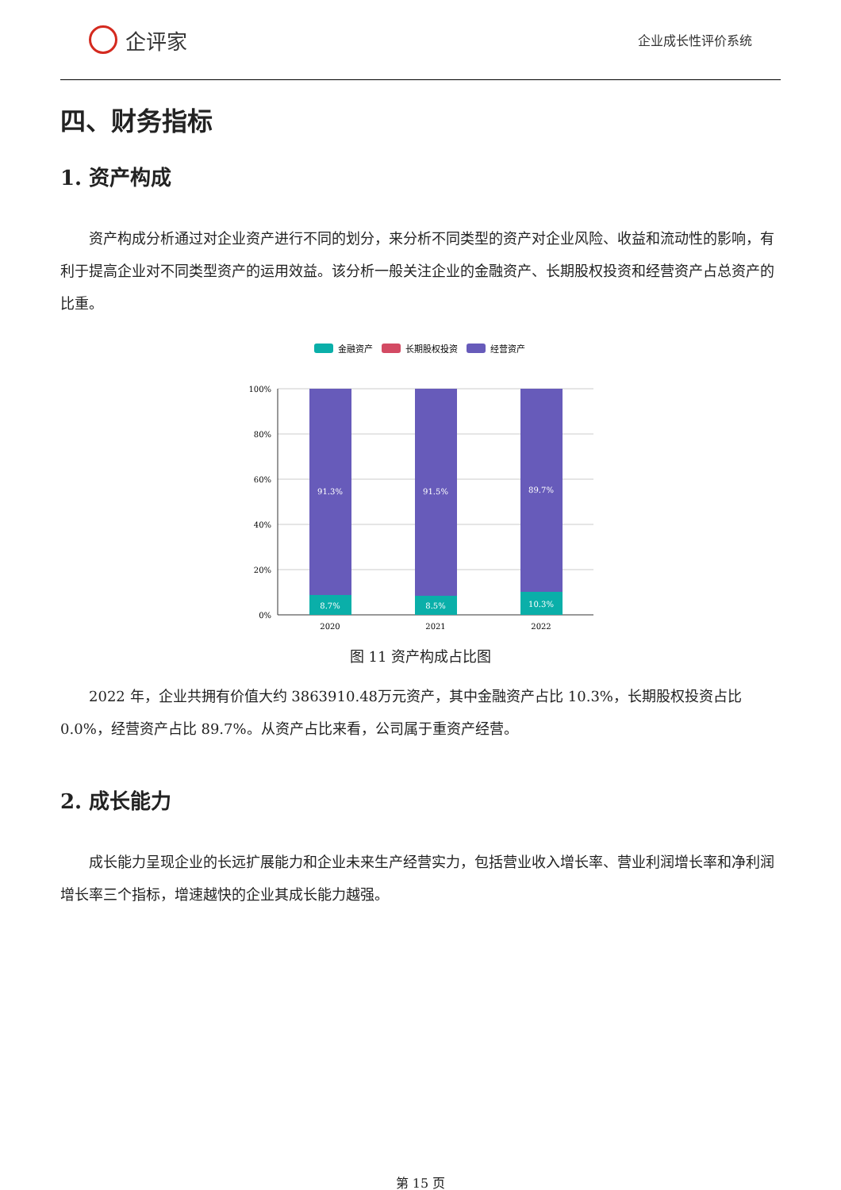企评家
企业成长性评价系统
四、财务指标
1. 资产构成
资产构成分析通过对企业资产进行不同的划分，来分析不同类型的资产对企业风险、收益和流动性的影响，有利于提高企业对不同类型资产的运用效益。该分析一般关注企业的金融资产、长期股权投资和经营资产占总资产的比重。
金融资产
长期股权投资
经营资产
100%
80%
60%
40%
20%
0%
91.3%
8.7%
91.5%
8.5%
89.7%
10.3%
2020
2021
2022
图 11 资产构成占比图
2022 年，企业共拥有价值大约 3863910.48万元资产，其中金融资产占比 10.3%，长期股权投资占比 0.0%，经营资产占比 89.7%。从资产占比来看，公司属于重资产经营。
2. 成长能力
成长能力呈现企业的长远扩展能力和企业未来生产经营实力，包括营业收入增长率、营业利润增长率和净利润增长率三个指标，增速越快的企业其成长能力越强。
第 15 页